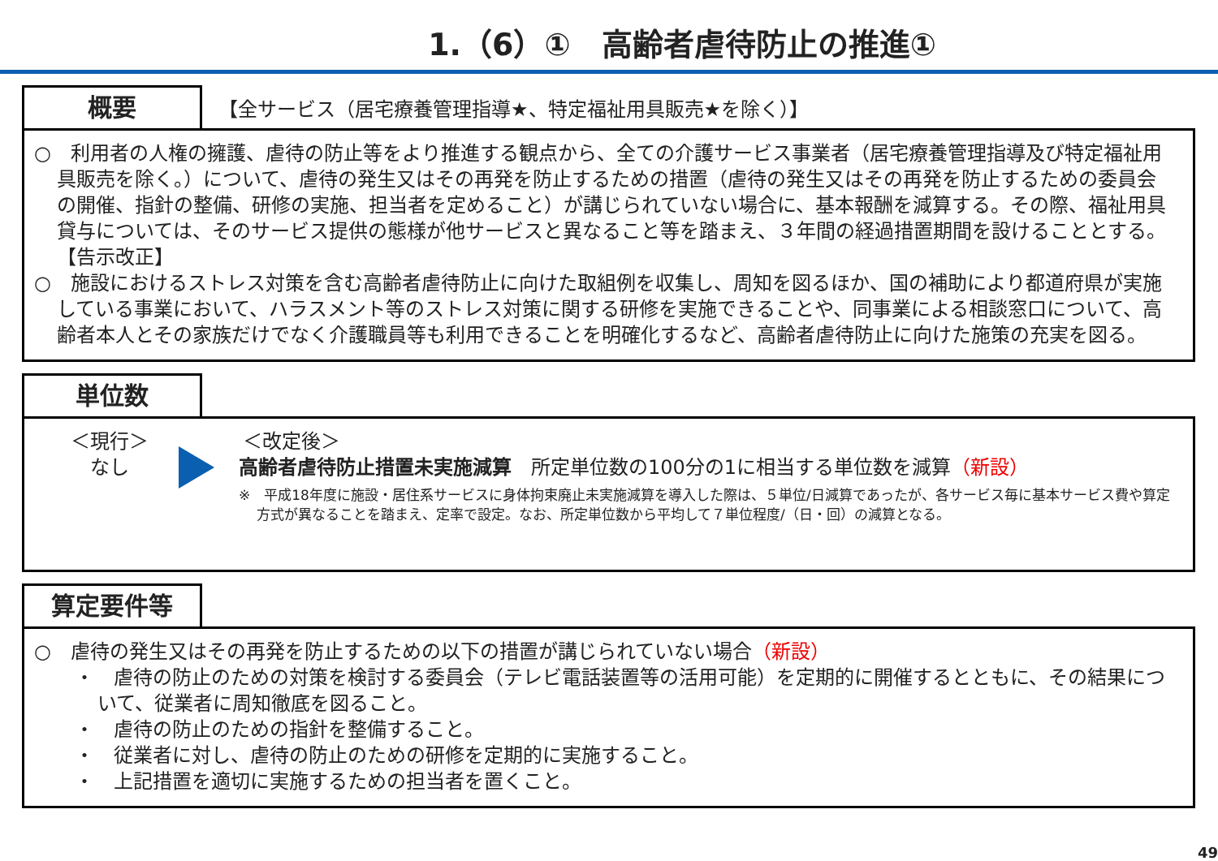1.（6）①　高齢者虐待防止の推進①
概要
【全サービス（居宅療養管理指導★、特定福祉用具販売★を除く）】
○　利用者の人権の擁護、虐待の防止等をより推進する観点から、全ての介護サービス事業者（居宅療養管理指導及び特定福祉用具販売を除く。）について、虐待の発生又はその再発を防止するための措置（虐待の発生又はその再発を防止するための委員会の開催、指針の整備、研修の実施、担当者を定めること）が講じられていない場合に、基本報酬を減算する。その際、福祉用具貸与については、そのサービス提供の態様が他サービスと異なること等を踏まえ、３年間の経過措置期間を設けることとする。【告示改正】
○　施設におけるストレス対策を含む高齢者虐待防止に向けた取組例を収集し、周知を図るほか、国の補助により都道府県が実施している事業において、ハラスメント等のストレス対策に関する研修を実施できることや、同事業による相談窓口について、高齢者本人とその家族だけでなく介護職員等も利用できることを明確化するなど、高齢者虐待防止に向けた施策の充実を図る。
単位数
＜現行＞
なし
＜改定後＞
高齢者虐待防止措置未実施減算　所定単位数の100分の1に相当する単位数を減算（新設）
※　平成18年度に施設・居住系サービスに身体拘束廃止未実施減算を導入した際は、５単位/日減算であったが、各サービス毎に基本サービス費や算定方式が異なることを踏まえ、定率で設定。なお、所定単位数から平均して７単位程度/（日・回）の減算となる。
算定要件等
○　虐待の発生又はその再発を防止するための以下の措置が講じられていない場合（新設）
・　虐待の防止のための対策を検討する委員会（テレビ電話装置等の活用可能）を定期的に開催するとともに、その結果について、従業者に周知徹底を図ること。
・　虐待の防止のための指針を整備すること。
・　従業者に対し、虐待の防止のための研修を定期的に実施すること。
・　上記措置を適切に実施するための担当者を置くこと。
49